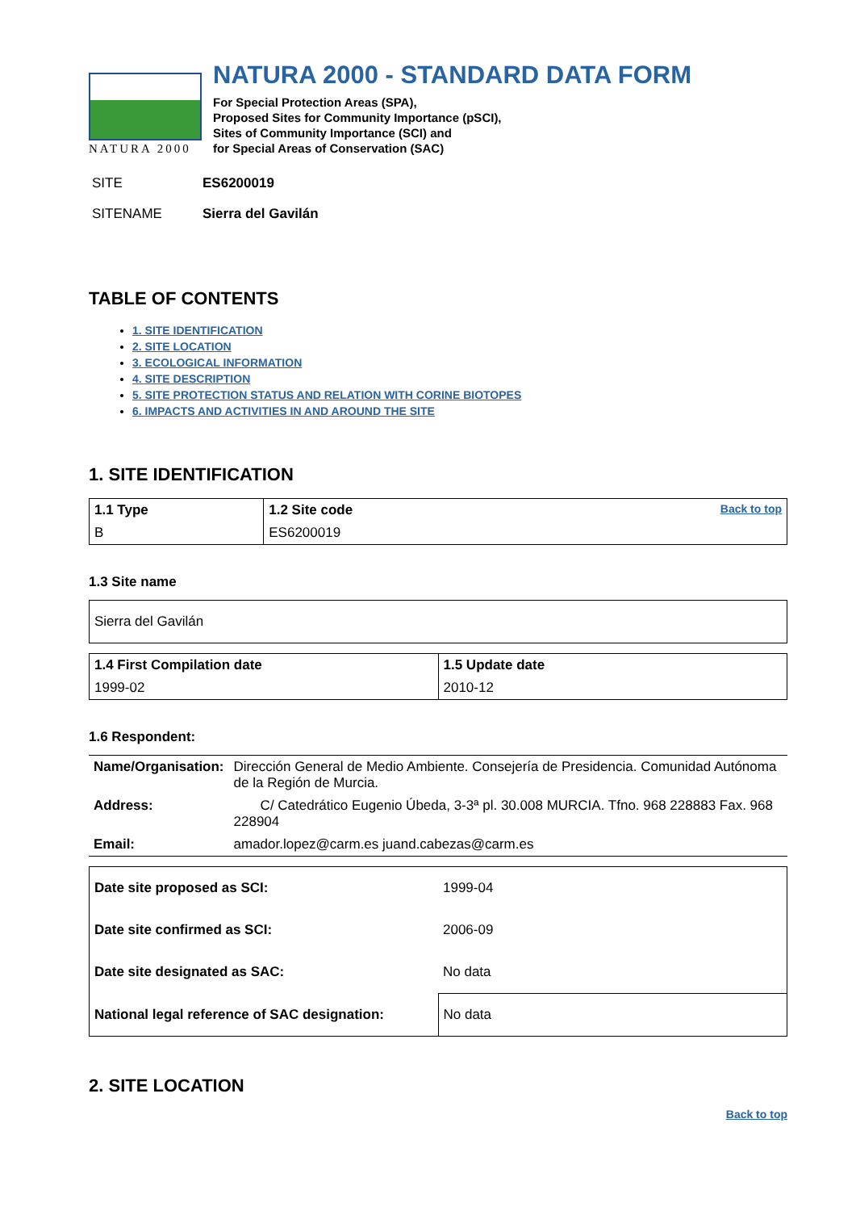NATURA 2000
NATURA 2000 - STANDARD DATA FORM
For Special Protection Areas (SPA),
Proposed Sites for Community Importance (pSCI),
Sites of Community Importance (SCI) and
for Special Areas of Conservation (SAC)
SITE ES6200019
SITENAME Sierra del Gavilán
TABLE OF CONTENTS
1. SITE IDENTIFICATION
2. SITE LOCATION
3. ECOLOGICAL INFORMATION
4. SITE DESCRIPTION
5. SITE PROTECTION STATUS AND RELATION WITH CORINE BIOTOPES
6. IMPACTS AND ACTIVITIES IN AND AROUND THE SITE
1. SITE IDENTIFICATION
| 1.1 Type | 1.2 Site code | Back to top |
| B | ES6200019 | |
1.3 Site name
| Sierra del Gavilán |
| 1.4 First Compilation date | 1.5 Update date |
| 1999-02 | 2010-12 |
1.6 Respondent:
| Name/Organisation: | Dirección General de Medio Ambiente. Consejería de Presidencia. Comunidad Autónoma de la Región de Murcia. |
| Address: | C/ Catedrático Eugenio Úbeda, 3-3ª pl. 30.008 MURCIA. Tfno. 968 228883 Fax. 968 228904 |
| Email: | amador.lopez@carm.es juand.cabezas@carm.es |
| Date site proposed as SCI: | 1999-04 |
| Date site confirmed as SCI: | 2006-09 |
| Date site designated as SAC: | No data |
| National legal reference of SAC designation: | No data |
2. SITE LOCATION
Back to top